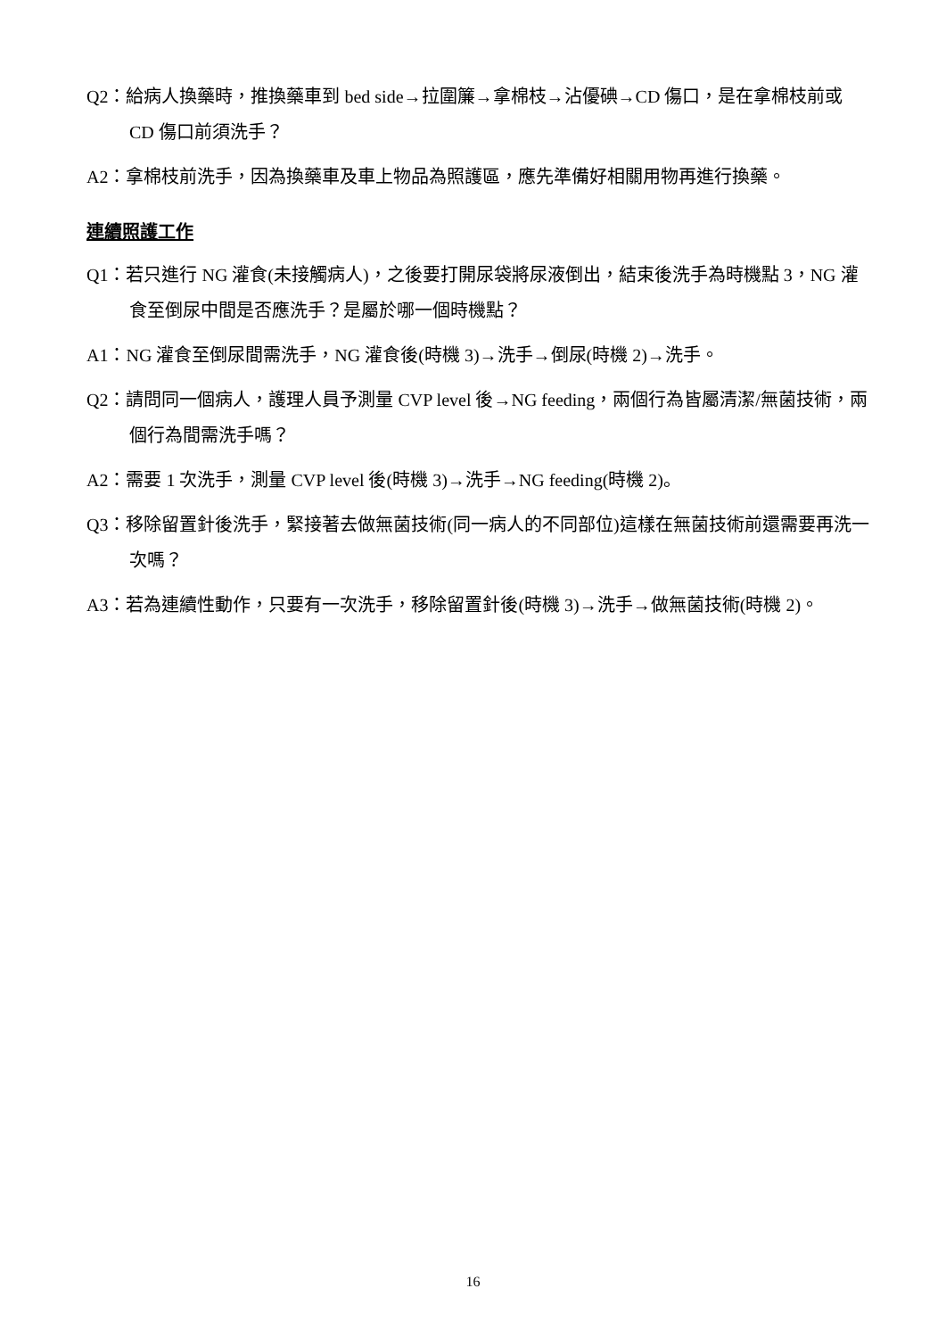Q2：給病人換藥時，推換藥車到 bed side→拉圍簾→拿棉枝→沾優碘→CD 傷口，是在拿棉枝前或 CD 傷口前須洗手？
A2：拿棉枝前洗手，因為換藥車及車上物品為照護區，應先準備好相關用物再進行換藥。
連續照護工作
Q1：若只進行 NG 灌食(未接觸病人)，之後要打開尿袋將尿液倒出，結束後洗手為時機點 3，NG 灌食至倒尿中間是否應洗手？是屬於哪一個時機點？
A1：NG 灌食至倒尿間需洗手，NG 灌食後(時機 3)→洗手→倒尿(時機 2)→洗手。
Q2：請問同一個病人，護理人員予測量 CVP level 後→NG feeding，兩個行為皆屬清潔/無菌技術，兩個行為間需洗手嗎？
A2：需要 1 次洗手，測量 CVP level 後(時機 3)→洗手→NG feeding(時機 2)。
Q3：移除留置針後洗手，緊接著去做無菌技術(同一病人的不同部位)這樣在無菌技術前還需要再洗一次嗎？
A3：若為連續性動作，只要有一次洗手，移除留置針後(時機 3)→洗手→做無菌技術(時機 2)。
16